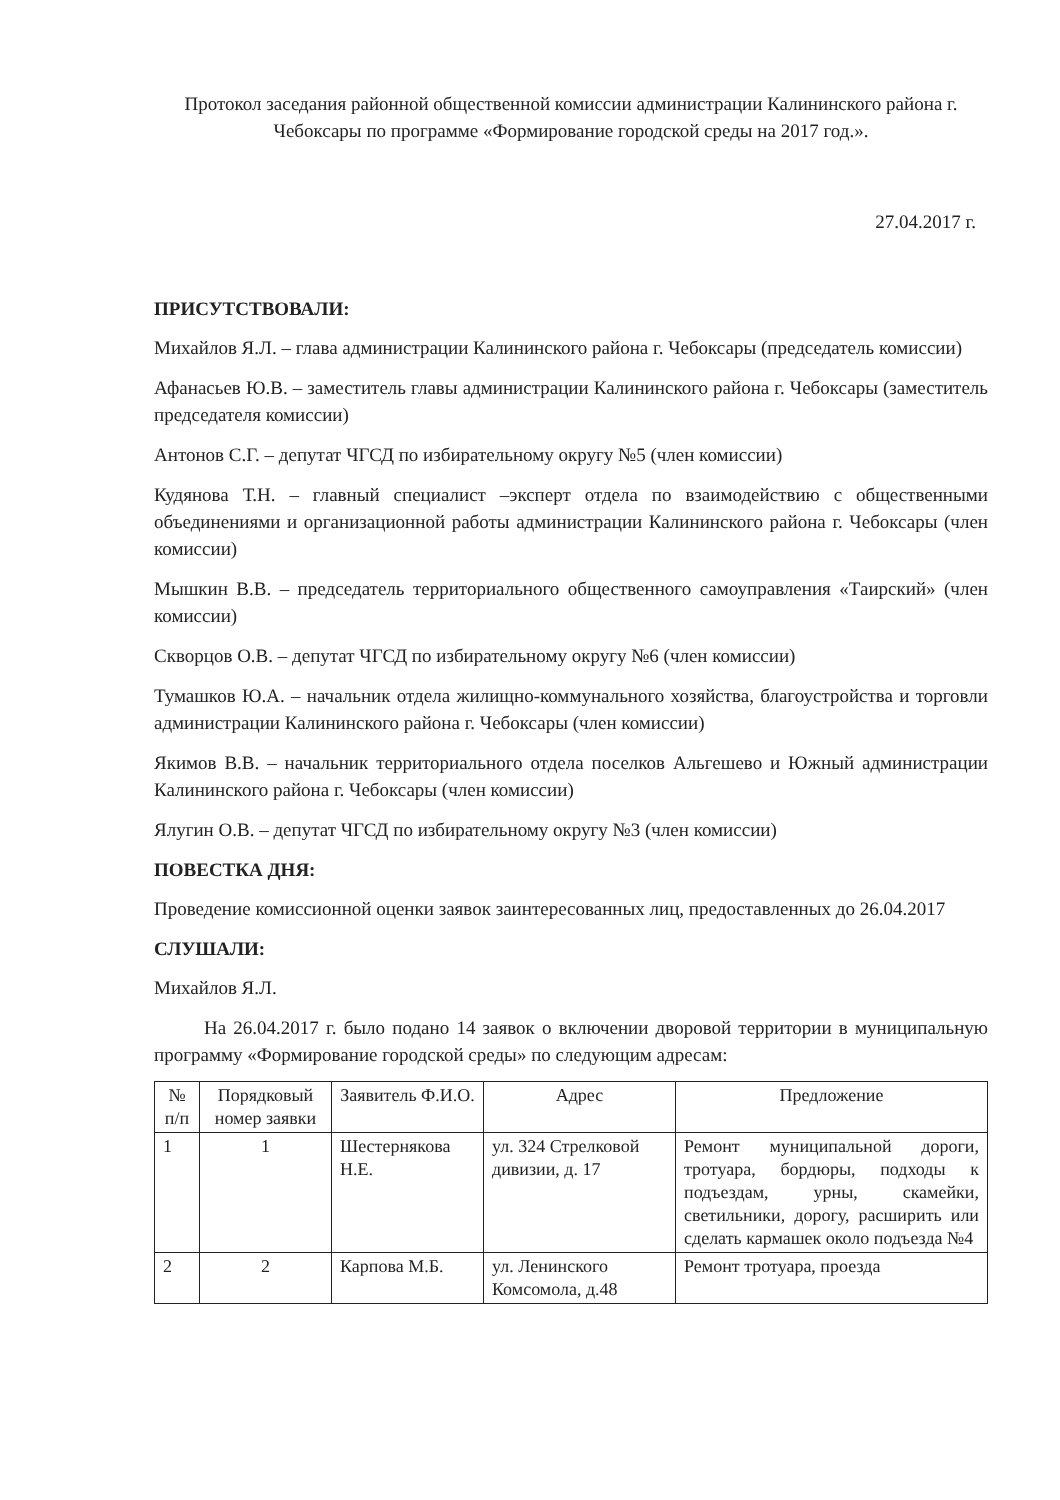Протокол заседания районной общественной комиссии администрации Калининского района г. Чебоксары по программе «Формирование городской среды на 2017 год.».
27.04.2017 г.
ПРИСУТСТВОВАЛИ:
Михайлов Я.Л. – глава администрации Калининского района г. Чебоксары (председатель комиссии)
Афанасьев Ю.В. – заместитель главы администрации Калининского района г. Чебоксары (заместитель председателя комиссии)
Антонов С.Г. – депутат ЧГСД по избирательному округу №5 (член комиссии)
Кудянова Т.Н. – главный специалист –эксперт отдела по взаимодействию с общественными объединениями и организационной работы администрации Калининского района г. Чебоксары (член комиссии)
Мышкин В.В. – председатель территориального общественного самоуправления «Таирский» (член комиссии)
Скворцов О.В. – депутат ЧГСД по избирательному округу №6 (член комиссии)
Тумашков Ю.А. – начальник отдела жилищно-коммунального хозяйства, благоустройства и торговли администрации Калининского района г. Чебоксары (член комиссии)
Якимов В.В. – начальник территориального отдела поселков Альгешево и Южный администрации Калининского района г. Чебоксары (член комиссии)
Ялугин О.В. – депутат ЧГСД по избирательному округу №3 (член комиссии)
ПОВЕСТКА ДНЯ:
Проведение комиссионной оценки заявок заинтересованных лиц, предоставленных до 26.04.2017
СЛУШАЛИ:
Михайлов Я.Л.
На 26.04.2017 г. было подано 14 заявок о включении дворовой территории в муниципальную программу «Формирование городской среды» по следующим адресам:
| № п/п | Порядковый номер заявки | Заявитель Ф.И.О. | Адрес | Предложение |
| --- | --- | --- | --- | --- |
| 1 | 1 | Шестернякова Н.Е. | ул. 324 Стрелковой дивизии, д. 17 | Ремонт муниципальной дороги, тротуара, бордюры, подходы к подъездам, урны, скамейки, светильники, дорогу, расширить или сделать кармашек около подъезда №4 |
| 2 | 2 | Карпова М.Б. | ул. Ленинского Комсомола, д.48 | Ремонт тротуара, проезда |